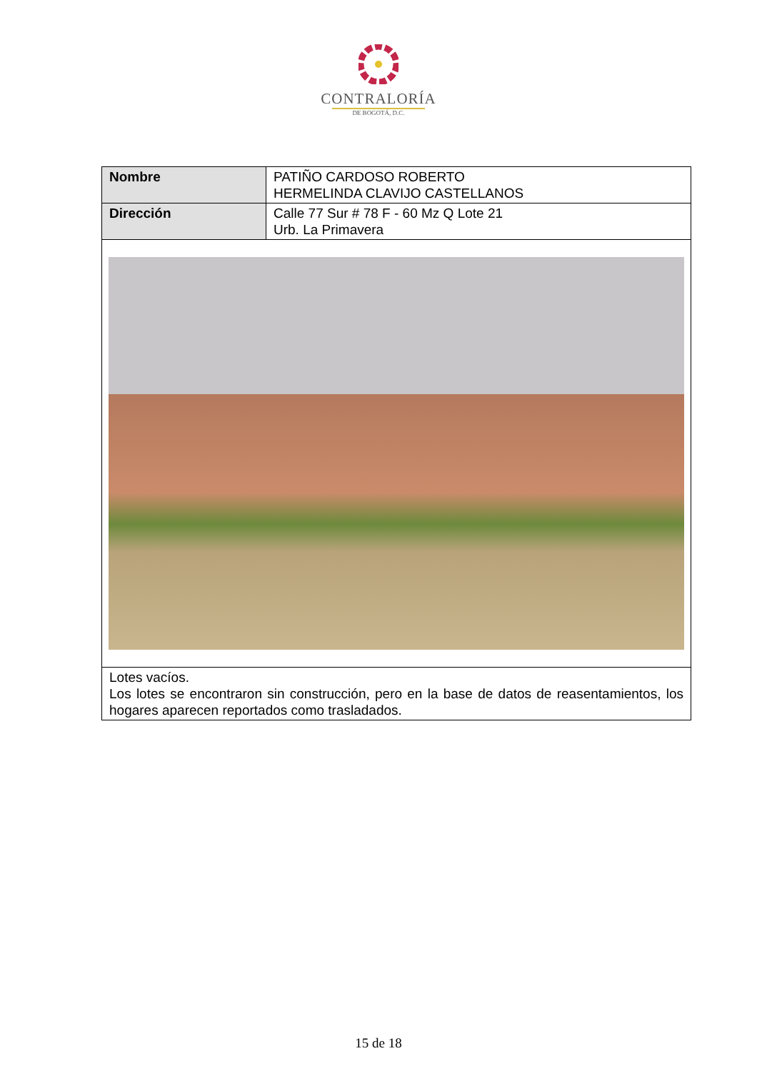CONTRALORÍA
DE BOGOTÁ, D.C.
| Nombre | PATIÑO CARDOSO ROBERTO HERMELINDA CLAVIJO CASTELLANOS |
| Dirección | Calle 77 Sur # 78 F - 60 Mz Q Lote 21 Urb. La Primavera |
| Lotes vacíos. Los lotes se encontraron sin construcción, pero en la base de datos de reasentamientos, los hogares aparecen reportados como trasladados. | |
15 de 18